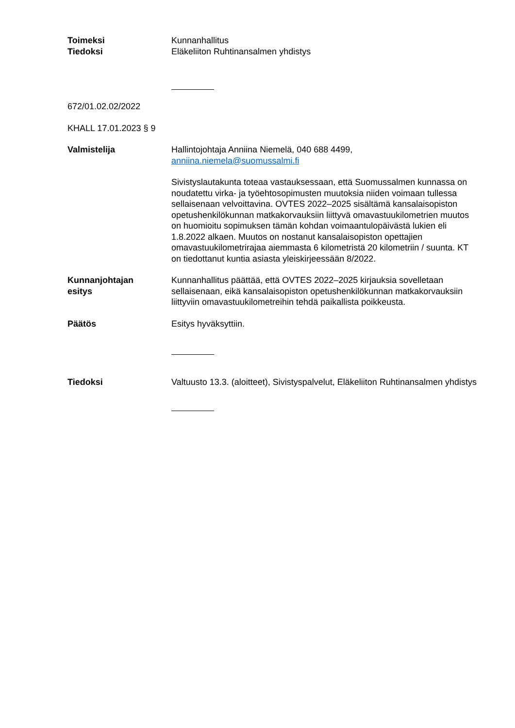Toimeksi
Tiedoksi
Kunnanhallitus
Eläkeliiton Ruhtinansalmen yhdistys
672/01.02.02/2022
KHALL 17.01.2023 § 9
Valmistelija Hallintojohtaja Anniina Niemelä, 040 688 4499, anniina.niemela@suomussalmi.fi
Sivistyslautakunta toteaa vastauksessaan, että Suomussalmen kunnassa on noudatettu virka- ja työehtosopimusten muutoksia niiden voimaan tullessa sellaisenaan velvoittavina. OVTES 2022–2025 sisältämä kansalaisopiston opetushenkilökunnan matkakorvauksiin liittyvä omavastuukilometrien muutos on huomioitu sopimuksen tämän kohdan voimaantulopäivästä lukien eli 1.8.2022 alkaen. Muutos on nostanut kansalaisopiston opettajien omavastuukilometrirajaa aiemmasta 6 kilometristä 20 kilometriin / suunta. KT on tiedottanut kuntia asiasta yleiskirjeessään 8/2022.
Kunnanjohtajan
esitys
Kunnanhallitus päättää, että OVTES 2022–2025 kirjauksia sovelletaan sellaisenaan, eikä kansalaisopiston opetushenkilökunnan matkakorvauksiin liittyviin omavastuukilometreihin tehdä paikallista poikkeusta.
Päätös Esitys hyväksyttiin.
Tiedoksi Valtuusto 13.3. (aloitteet), Sivistyspalvelut, Eläkeliiton Ruhtinansalmen yhdistys